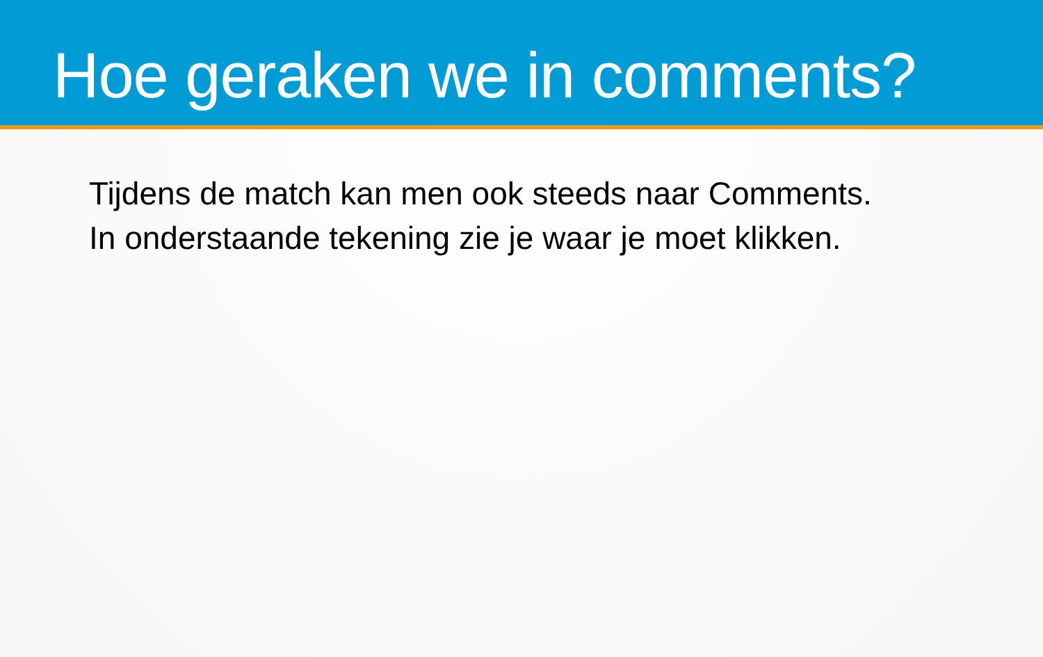Hoe geraken we in comments?
Tijdens de match kan men ook steeds naar Comments.
In onderstaande tekening zie je waar je moet klikken.